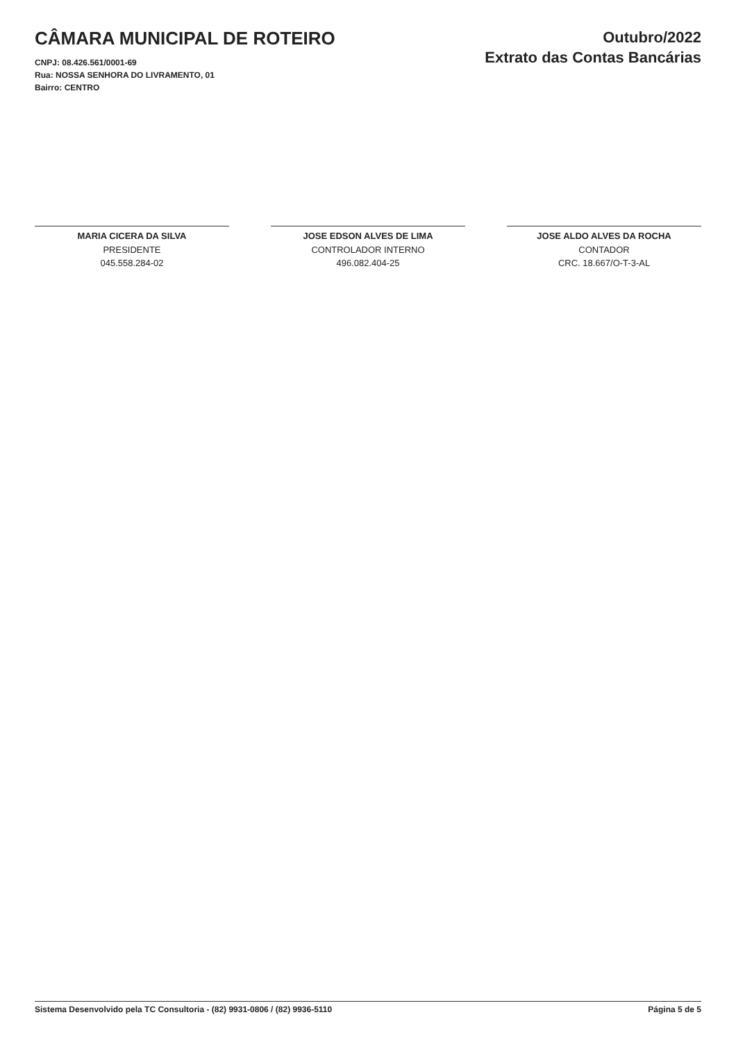CÂMARA MUNICIPAL DE ROTEIRO
CNPJ: 08.426.561/0001-69
Rua: NOSSA SENHORA DO LIVRAMENTO, 01
Bairro: CENTRO
Outubro/2022
Extrato das Contas Bancárias
MARIA CICERA DA SILVA
PRESIDENTE
045.558.284-02
JOSE EDSON ALVES DE LIMA
CONTROLADOR INTERNO
496.082.404-25
JOSE ALDO ALVES DA ROCHA
CONTADOR
CRC. 18.667/O-T-3-AL
Sistema Desenvolvido pela TC Consultoria - (82) 9931-0806 / (82) 9936-5110 Página 5 de 5